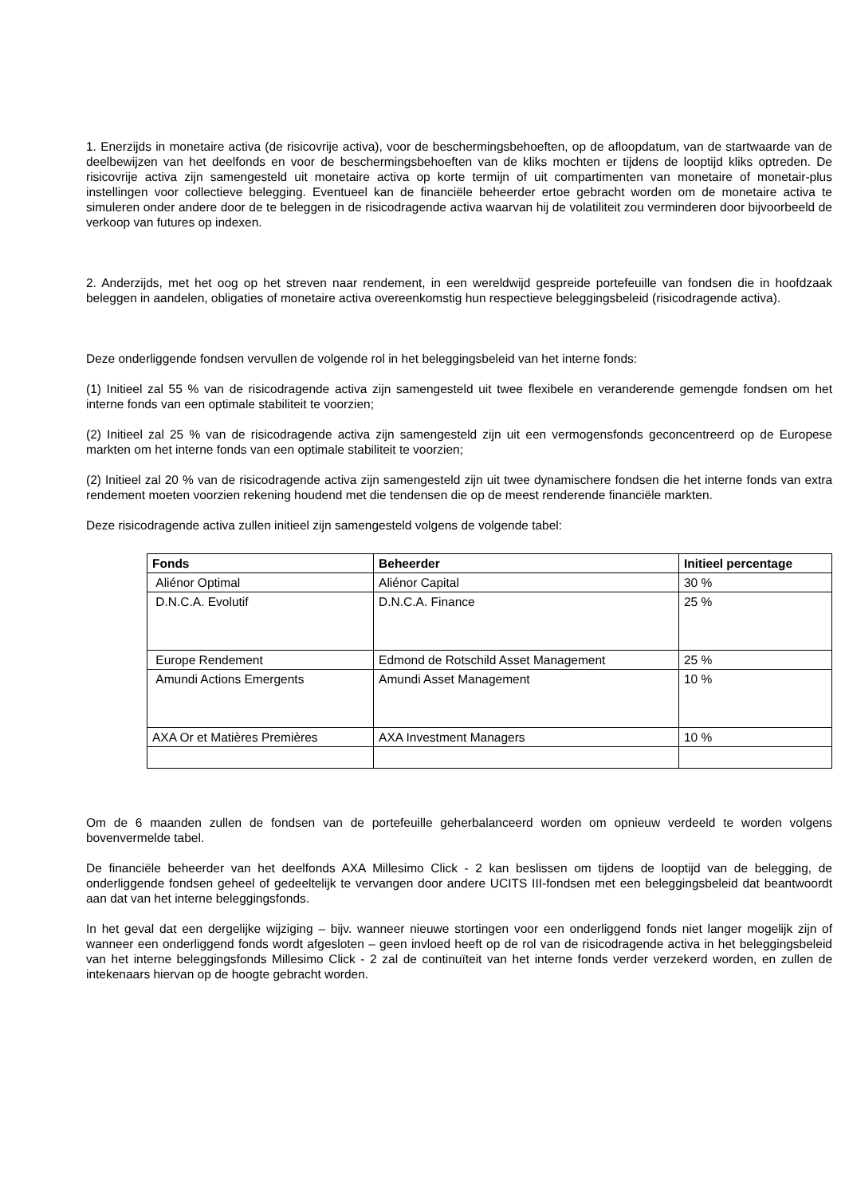1. Enerzijds in monetaire activa (de risicovrije activa), voor de beschermingsbehoeften, op de afloopdatum, van de startwaarde van de deelbewijzen van het deelfonds en voor de beschermingsbehoeften van de kliks mochten er tijdens de looptijd kliks optreden. De risicovrije activa zijn samengesteld uit monetaire activa op korte termijn of uit compartimenten van monetaire of monetair-plus instellingen voor collectieve belegging. Eventueel kan de financiële beheerder ertoe gebracht worden om de monetaire activa te simuleren onder andere door de te beleggen in de risicodragende activa waarvan hij de volatiliteit zou verminderen door bijvoorbeeld de verkoop van futures op indexen.
2. Anderzijds, met het oog op het streven naar rendement, in een wereldwijd gespreide portefeuille van fondsen die in hoofdzaak beleggen in aandelen, obligaties of monetaire activa overeenkomstig hun respectieve beleggingsbeleid (risicodragende activa).
Deze onderliggende fondsen vervullen de volgende rol in het beleggingsbeleid van het interne fonds:
(1) Initieel zal 55 % van de risicodragende activa zijn samengesteld uit twee flexibele en veranderende gemengde fondsen om het interne fonds van een optimale stabiliteit te voorzien;
(2) Initieel zal 25 % van de risicodragende activa zijn samengesteld zijn uit een vermogensfonds geconcentreerd op de Europese markten om het interne fonds van een optimale stabiliteit te voorzien;
(2) Initieel zal 20 % van de risicodragende activa zijn samengesteld zijn uit twee dynamischere fondsen die het interne fonds van extra rendement moeten voorzien rekening houdend met die tendensen die op de meest renderende financiële markten.
Deze risicodragende activa zullen initieel zijn samengesteld volgens de volgende tabel:
| Fonds | Beheerder | Initieel percentage |
| --- | --- | --- |
| Aliénor Optimal | Aliénor Capital | 30 % |
| D.N.C.A. Evolutif | D.N.C.A. Finance | 25 % |
| Europe Rendement | Edmond de Rotschild Asset Management | 25 % |
| Amundi Actions Emergents | Amundi Asset Management | 10 % |
| AXA Or et Matières Premières | AXA Investment Managers | 10 % |
Om de 6 maanden zullen de fondsen van de portefeuille geherbalanceerd worden om opnieuw verdeeld te worden volgens bovenvermelde tabel.
De financiële beheerder van het deelfonds AXA Millesimo Click - 2 kan beslissen om tijdens de looptijd van de belegging, de onderliggende fondsen geheel of gedeeltelijk te vervangen door andere UCITS III-fondsen met een beleggingsbeleid dat beantwoordt aan dat van het interne beleggingsfonds.
In het geval dat een dergelijke wijziging – bijv. wanneer nieuwe stortingen voor een onderliggend fonds niet langer mogelijk zijn of wanneer een onderliggend fonds wordt afgesloten – geen invloed heeft op de rol van de risicodragende activa in het beleggingsbeleid van het interne beleggingsfonds Millesimo Click - 2 zal de continuïteit van het interne fonds verder verzekerd worden, en zullen de intekenaars hiervan op de hoogte gebracht worden.